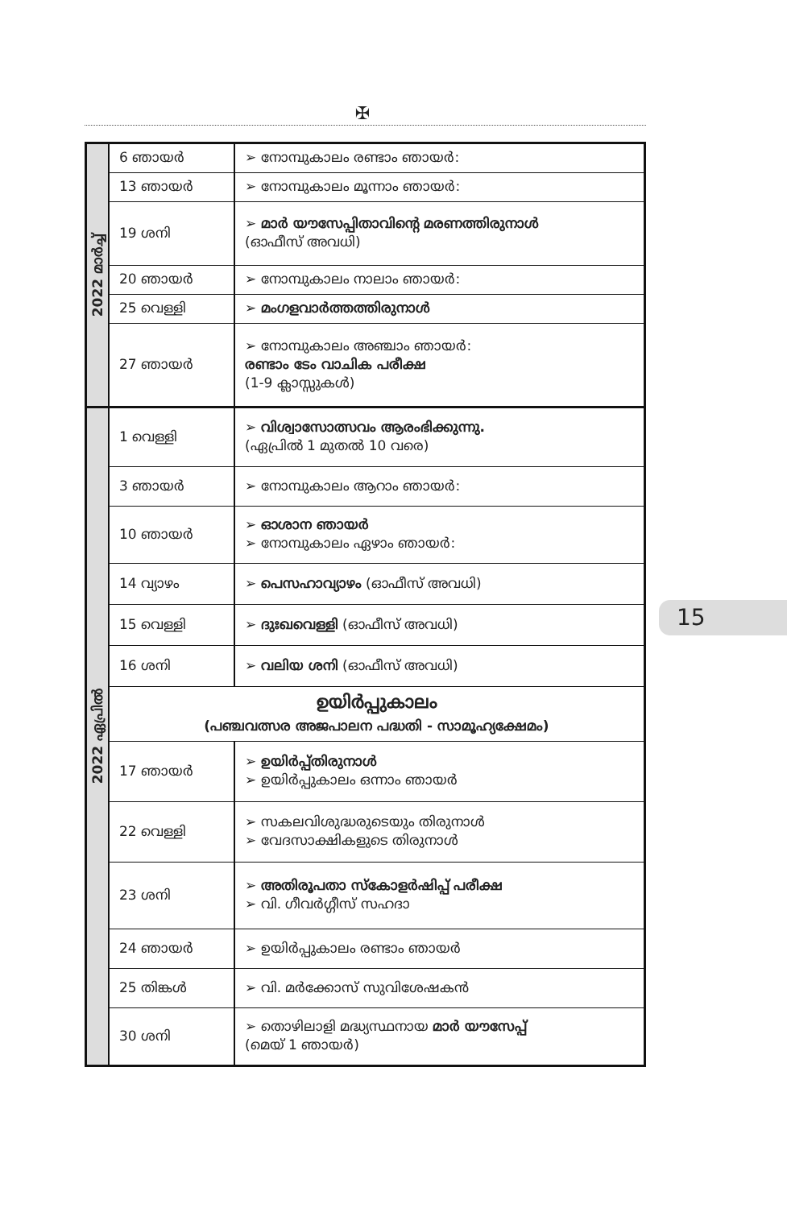✠
| 2022 മാർച്ച് | 6 ഞായർ | ➢ നോമ്പുകാലം രണ്ടാം ഞായർ: |
| | 13 ഞായർ | ➢ നോമ്പുകാലം മൂന്നാം ഞായർ: |
| | 19 ശനി | ➢ മാർ യൗസേപ്പിതാവിന്റെ മരണത്തിരുനാൾ (ഓഫീസ് അവധി) |
| | 20 ഞായർ | ➢ നോമ്പുകാലം നാലാം ഞായർ: |
| | 25 വെള്ളി | ➢ മംഗളവാർത്തത്തിരുനാൾ |
| | 27 ഞായർ | ➢ നോമ്പുകാലം അഞ്ചാം ഞായർ: രണ്ടാം ടേം വാചിക പരീക്ഷ (1-9 ക്ലാസ്സുകൾ) |
| 2022 ഏപ്രിൽ | 1 വെള്ളി | ➢ വിശ്വാസോത്സവം ആരംഭിക്കുന്നു. (ഏപ്രിൽ 1 മുതൽ 10 വരെ) |
| | 3 ഞായർ | ➢ നോമ്പുകാലം ആറാം ഞായർ: |
| | 10 ഞായർ | ➢ ഓശാന ഞായർ ➢ നോമ്പുകാലം ഏഴാം ഞായർ: |
| | 14 വ്യാഴം | ➢ പെസഹാവ്യാഴം (ഓഫീസ് അവധി) |
| | 15 വെള്ളി | ➢ ദുഃഖവെള്ളി (ഓഫീസ് അവധി) |
| | 16 ശനി | ➢ വലിയ ശനി (ഓഫീസ് അവധി) |
| | ഉയിർപ്പുകാലം (പഞ്ചവത്സര അജപാലന പദ്ധതി - സാമൂഹ്യക്ഷേമം) | |
| | 17 ഞായർ | ➢ ഉയിർപ്പ്തിരുനാൾ ➢ ഉയിർപ്പുകാലം ഒന്നാം ഞായർ |
| | 22 വെള്ളി | ➢ സകലവിശുദ്ധരുടെയും തിരുനാൾ ➢ വേദസാക്ഷികളുടെ തിരുനാൾ |
| | 23 ശനി | ➢ അതിരൂപതാ സ്കോളർഷിപ്പ് പരീക്ഷ ➢ വി. ഗീവർഗ്ഗീസ് സഹദാ |
| | 24 ഞായർ | ➢ ഉയിർപ്പുകാലം രണ്ടാം ഞായർ |
| | 25 തിങ്കൾ | ➢ വി. മർക്കോസ് സുവിശേഷകൻ |
| | 30 ശനി | ➢ തൊഴിലാളി മദ്ധ്യസ്ഥനായ മാർ യൗസേപ്പ് (മെയ് 1 ഞായർ) |
15